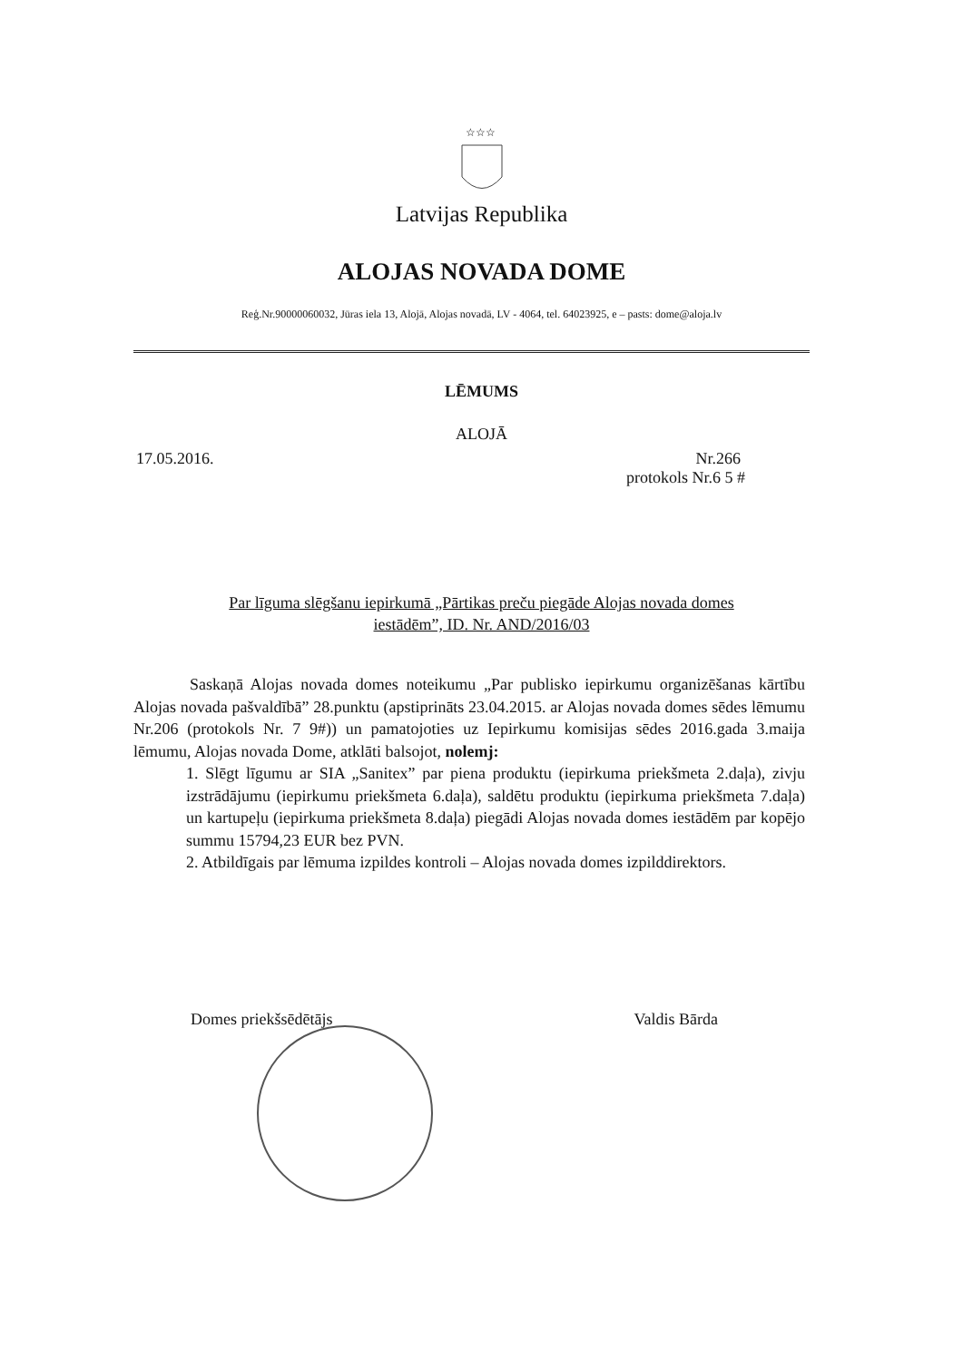☆☆☆
Latvijas Republika
ALOJAS NOVADA DOME
Reģ.Nr.90000060032, Jūras iela 13, Alojā, Alojas novadā, LV - 4064, tel. 64023925, e – pasts: dome@aloja.lv
LĒMUMS
ALOJĀ
17.05.2016. Nr.266
protokols Nr.6 5 #
Par līguma slēgšanu iepirkumā „Pārtikas preču piegāde Alojas novada domes
iestādēm”, ID. Nr. AND/2016/03
Saskaņā Alojas novada domes noteikumu „Par publisko iepirkumu organizēšanas kārtību Alojas novada pašvaldībā” 28.punktu (apstiprināts 23.04.2015. ar Alojas novada domes sēdes lēmumu Nr.206 (protokols Nr. 7 9#)) un pamatojoties uz Iepirkumu komisijas sēdes 2016.gada 3.maija lēmumu, Alojas novada Dome, atklāti balsojot, nolemj:
1. Slēgt līgumu ar SIA „Sanitex” par piena produktu (iepirkuma priekšmeta 2.daļa), zivju izstrādājumu (iepirkumu priekšmeta 6.daļa), saldētu produktu (iepirkuma priekšmeta 7.daļa) un kartupeļu (iepirkuma priekšmeta 8.daļa) piegādi Alojas novada domes iestādēm par kopējo summu 15794,23 EUR bez PVN.
2. Atbildīgais par lēmuma izpildes kontroli – Alojas novada domes izpilddirektors.
Domes priekšsēdētājs Valdis Bārda